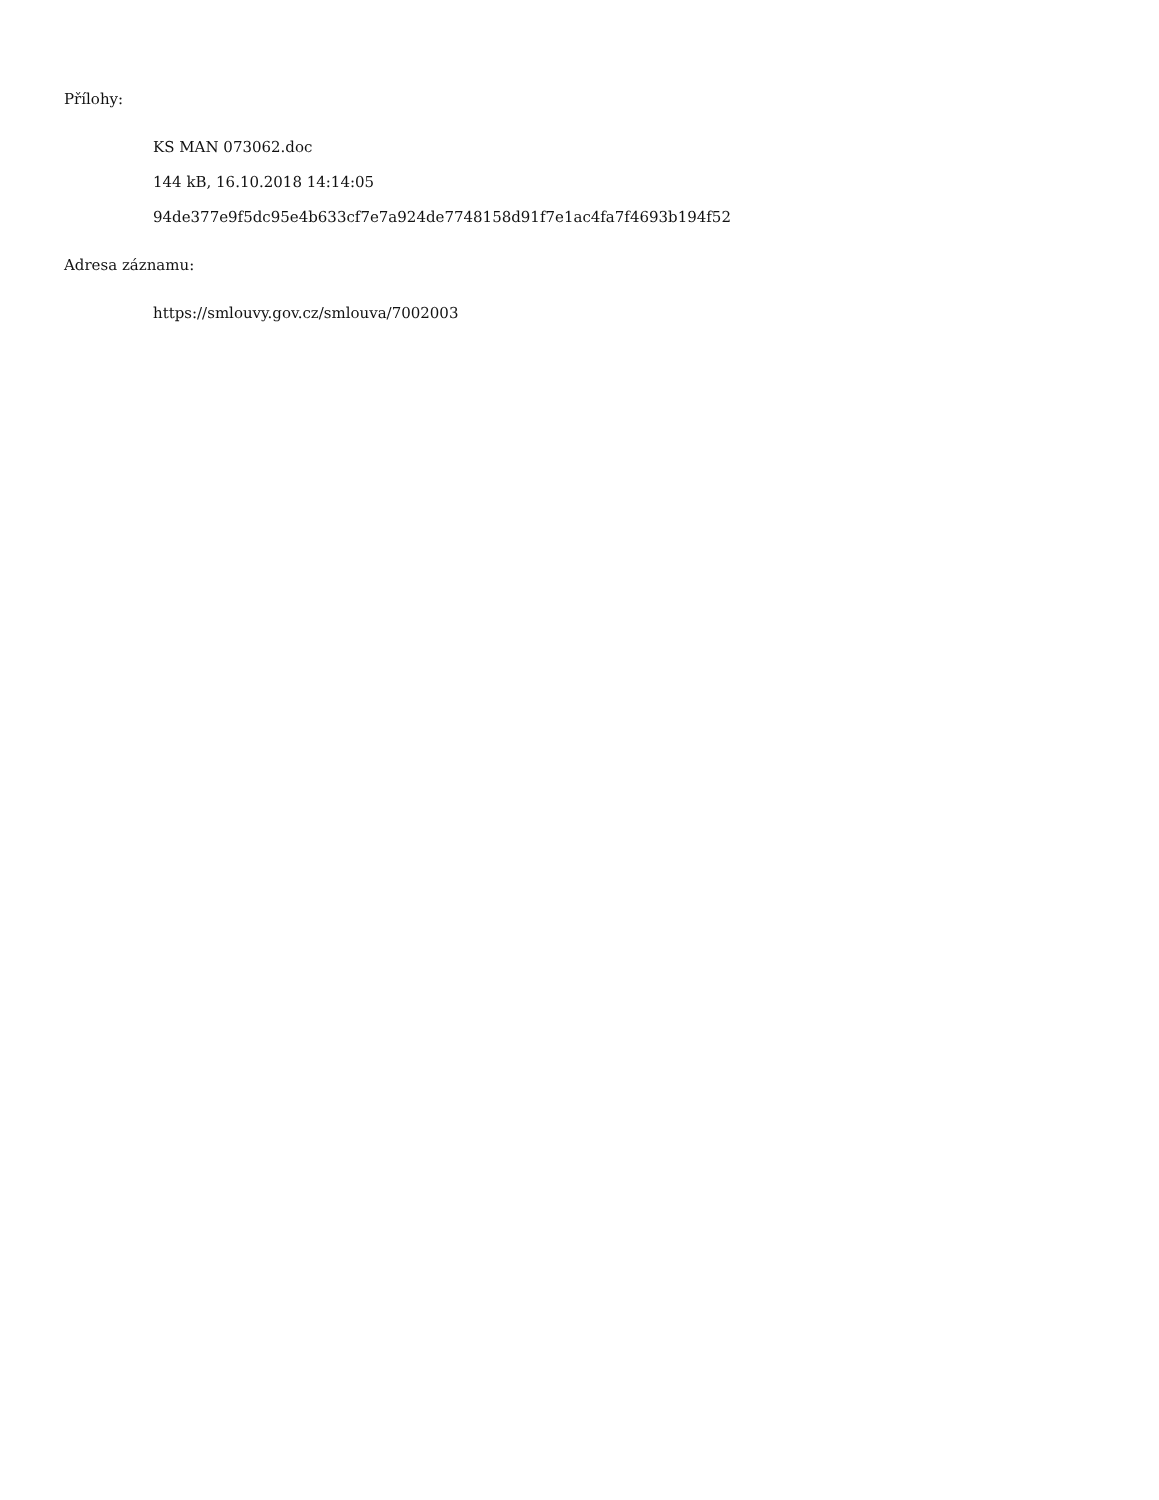Přílohy:
KS MAN 073062.doc
144 kB, 16.10.2018 14:14:05
94de377e9f5dc95e4b633cf7e7a924de7748158d91f7e1ac4fa7f4693b194f52
Adresa záznamu:
https://smlouvy.gov.cz/smlouva/7002003